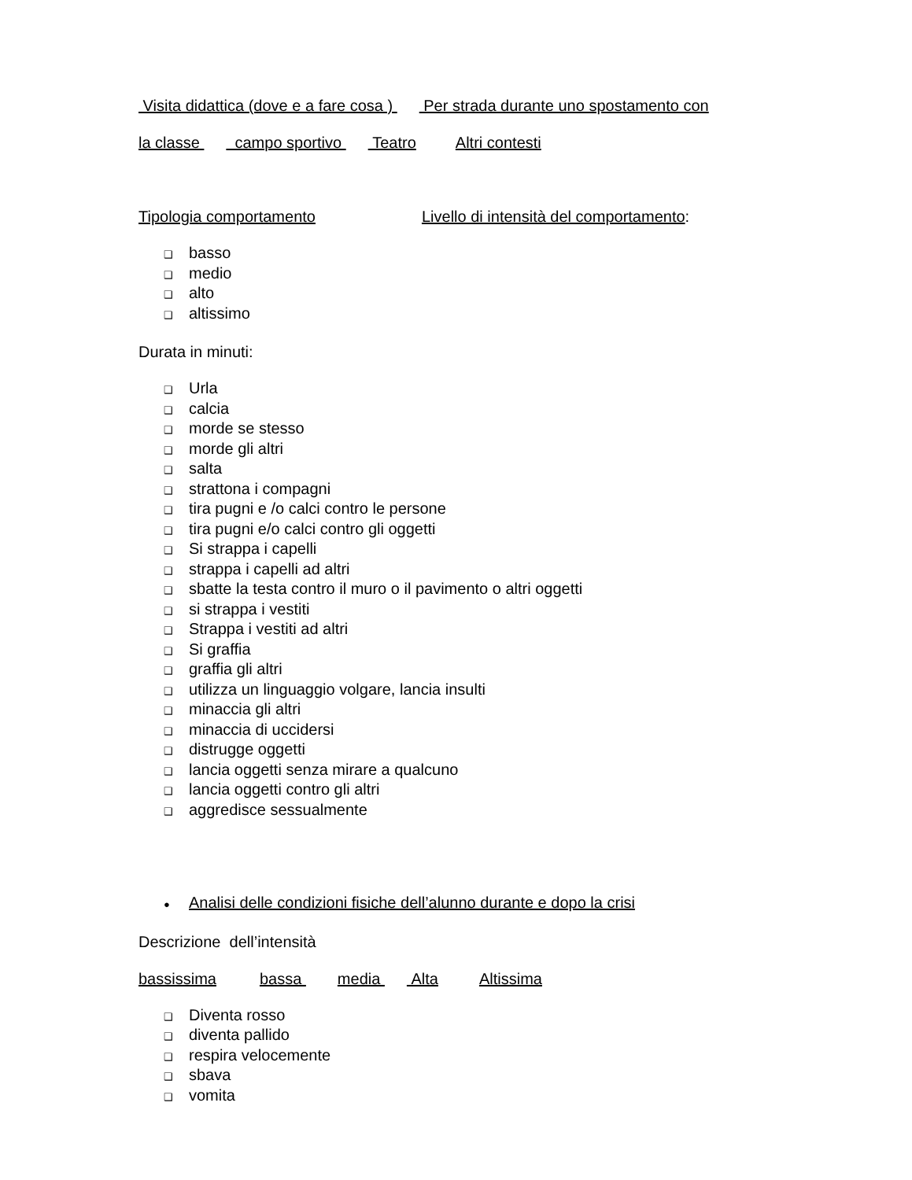Visita didattica (dove e a fare cosa ) Per strada durante uno spostamento con
la classe campo sportivo Teatro Altri contesti
Tipologia comportamento Livello di intensità del comportamento:
❑ basso
❑ medio
❑ alto
❑ altissimo
Durata in minuti:
❑ Urla
❑ calcia
❑ morde se stesso
❑ morde gli altri
❑ salta
❑ strattona i compagni
❑ tira pugni e /o calci contro le persone
❑ tira pugni e/o calci contro gli oggetti
❑ Si strappa i capelli
❑ strappa i capelli ad altri
❑ sbatte la testa contro il muro o il pavimento o altri oggetti
❑ si strappa i vestiti
❑ Strappa i vestiti ad altri
❑ Si graffia
❑ graffia gli altri
❑ utilizza un linguaggio volgare, lancia insulti
❑ minaccia gli altri
❑ minaccia di uccidersi
❑ distrugge oggetti
❑ lancia oggetti senza mirare a qualcuno
❑ lancia oggetti contro gli altri
❑ aggredisce sessualmente
● Analisi delle condizioni fisiche dell’alunno durante e dopo la crisi
Descrizione dell’intensità
bassissima bassa media Alta Altissima
❑ Diventa rosso
❑ diventa pallido
❑ respira velocemente
❑ sbava
❑ vomita